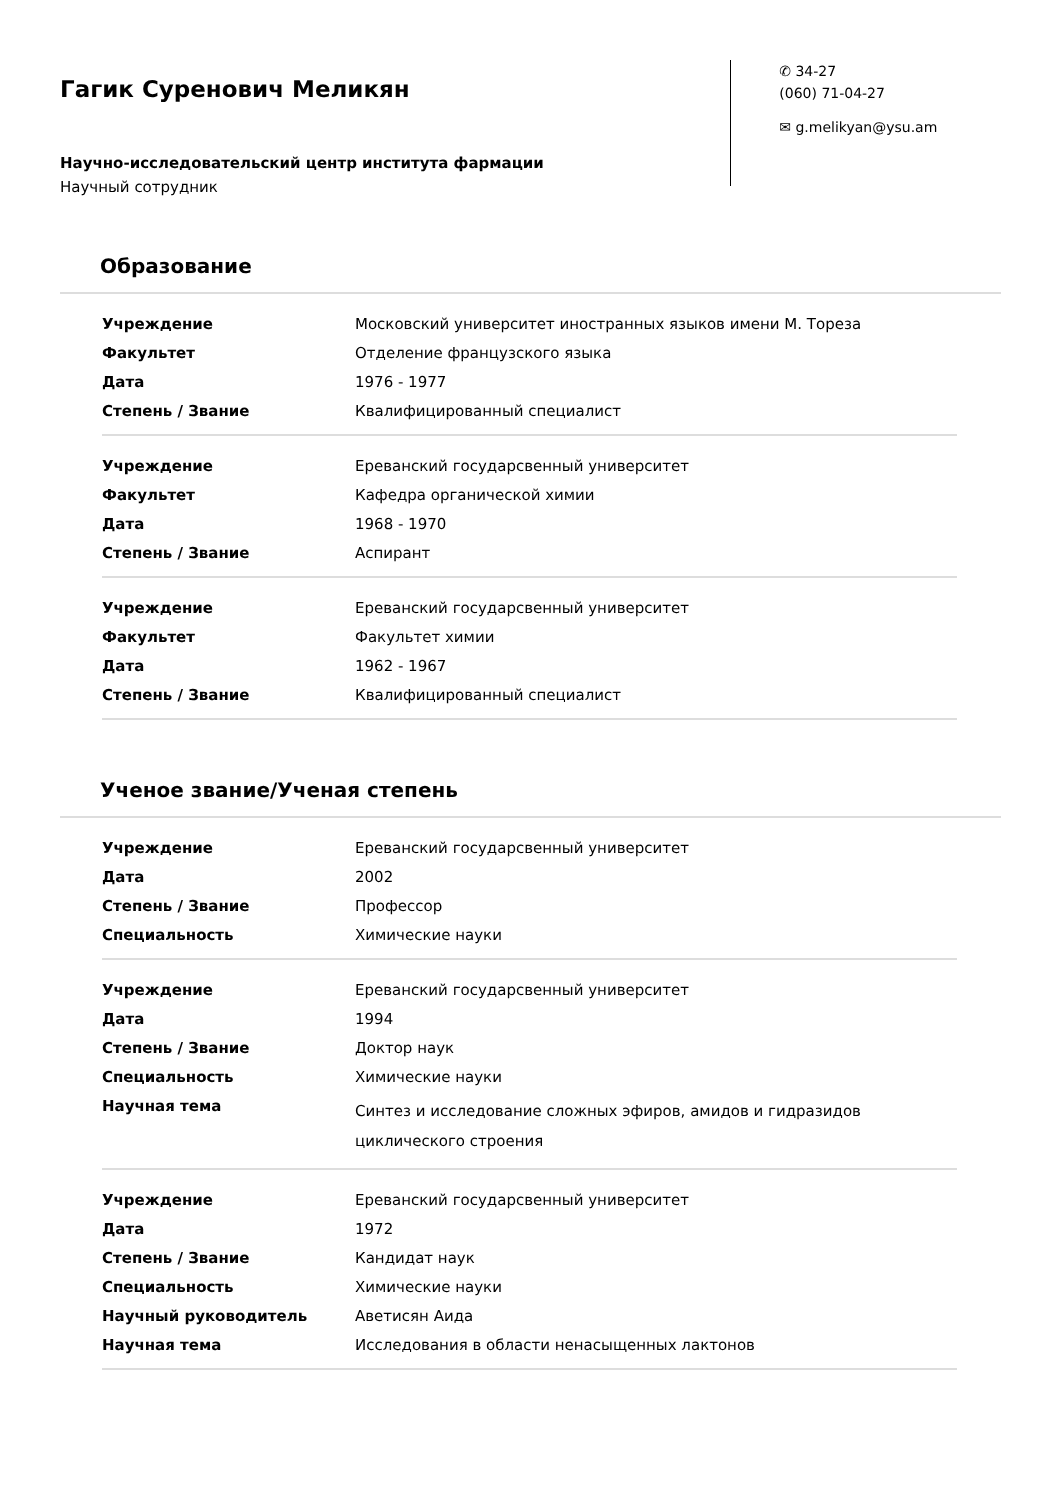Гагик Суренович Меликян
Научно-исследовательский центр института фармации
Научный сотрудник
✆ 34-27
(060) 71-04-27
✉ g.melikyan@ysu.am
Образование
| Учреждение | Московский университет иностранных языков имени М. Тореза |
| Факультет | Отделение французского языка |
| Дата | 1976 - 1977 |
| Степень / Звание | Квалифицированный специалист |
| Учреждение | Ереванский государсвенный университет |
| Факультет | Кафедра органической химии |
| Дата | 1968 - 1970 |
| Степень / Звание | Аспирант |
| Учреждение | Ереванский государсвенный университет |
| Факультет | Факультет химии |
| Дата | 1962 - 1967 |
| Степень / Звание | Квалифицированный специалист |
Ученое звание/Ученая степень
| Учреждение | Ереванский государсвенный университет |
| Дата | 2002 |
| Степень / Звание | Профессор |
| Специальность | Химические науки |
| Учреждение | Ереванский государсвенный университет |
| Дата | 1994 |
| Степень / Звание | Доктор наук |
| Специальность | Химические науки |
| Научная тема | Синтез и исследование сложных эфиров, амидов и гидразидов циклического строения |
| Учреждение | Ереванский государсвенный университет |
| Дата | 1972 |
| Степень / Звание | Кандидат наук |
| Специальность | Химические науки |
| Научный руководитель | Аветисян Аида |
| Научная тема | Исследования в области ненасыщенных лактонов |